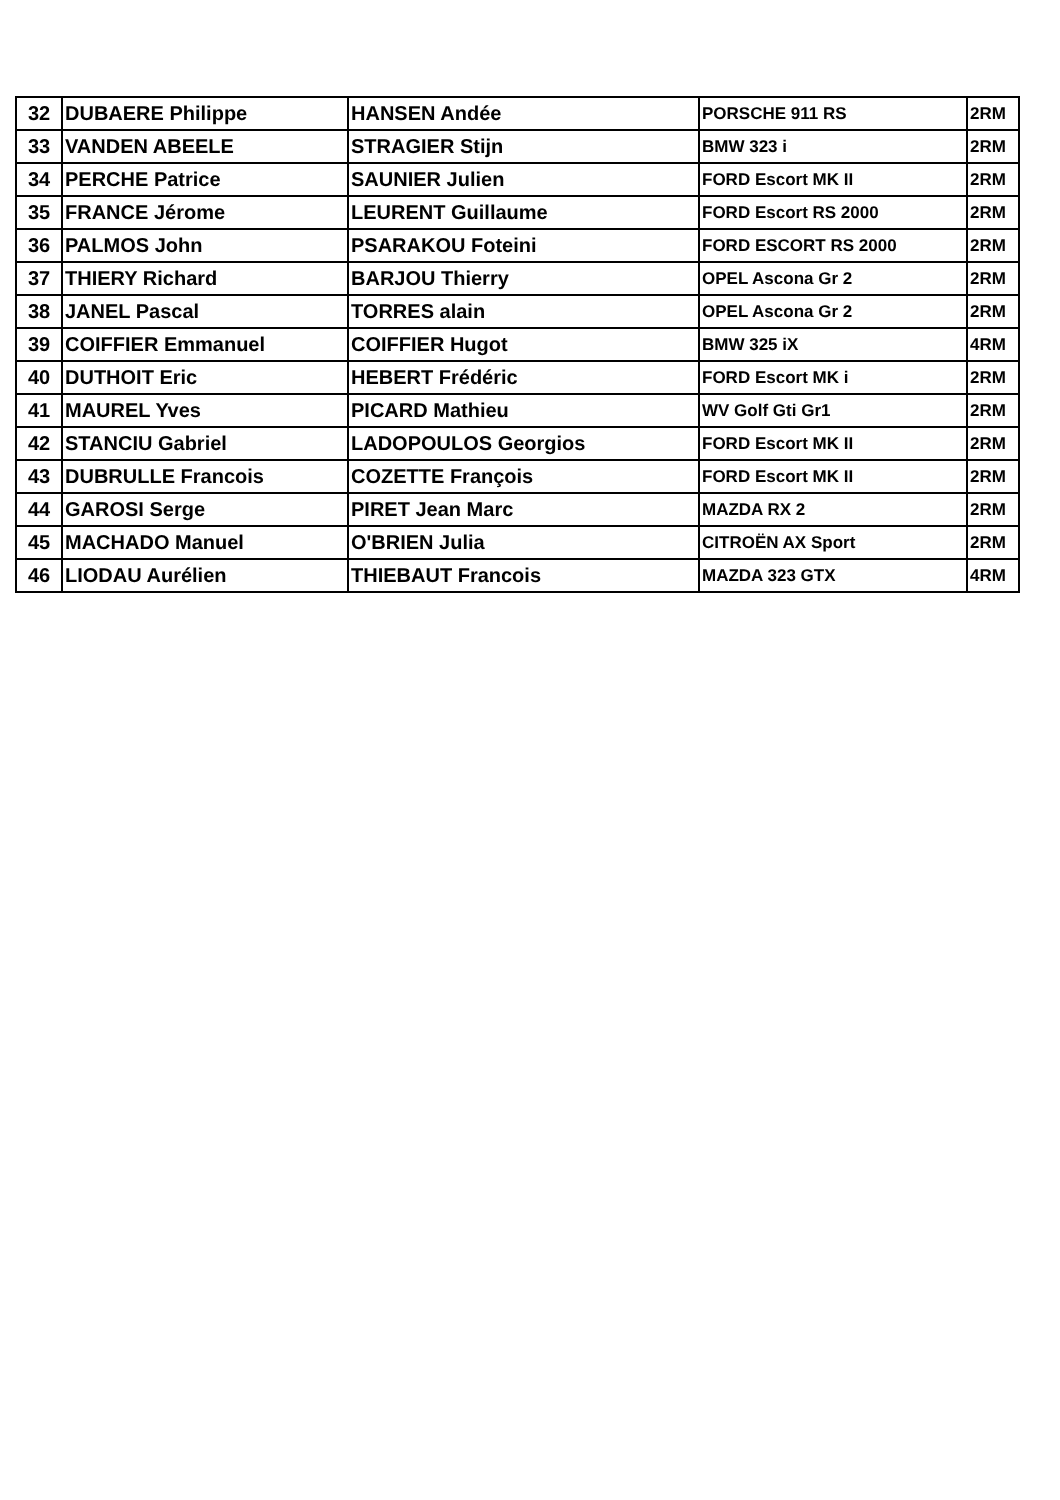| 32 | DUBAERE Philippe | HANSEN Andée | PORSCHE 911 RS | 2RM |
| 33 | VANDEN ABEELE | STRAGIER Stijn | BMW 323 i | 2RM |
| 34 | PERCHE Patrice | SAUNIER Julien | FORD Escort MK II | 2RM |
| 35 | FRANCE Jérome | LEURENT Guillaume | FORD Escort RS 2000 | 2RM |
| 36 | PALMOS John | PSARAKOU Foteini | FORD ESCORT RS 2000 | 2RM |
| 37 | THIERY Richard | BARJOU Thierry | OPEL Ascona Gr 2 | 2RM |
| 38 | JANEL Pascal | TORRES alain | OPEL Ascona Gr 2 | 2RM |
| 39 | COIFFIER Emmanuel | COIFFIER Hugot | BMW 325 iX | 4RM |
| 40 | DUTHOIT Eric | HEBERT Frédéric | FORD Escort MK i | 2RM |
| 41 | MAUREL Yves | PICARD Mathieu | WV Golf Gti Gr1 | 2RM |
| 42 | STANCIU Gabriel | LADOPOULOS Georgios | FORD Escort MK II | 2RM |
| 43 | DUBRULLE Francois | COZETTE François | FORD Escort MK II | 2RM |
| 44 | GAROSI Serge | PIRET Jean Marc | MAZDA RX 2 | 2RM |
| 45 | MACHADO Manuel | O'BRIEN Julia | CITROËN AX Sport | 2RM |
| 46 | LIODAU Aurélien | THIEBAUT Francois | MAZDA 323 GTX | 4RM |